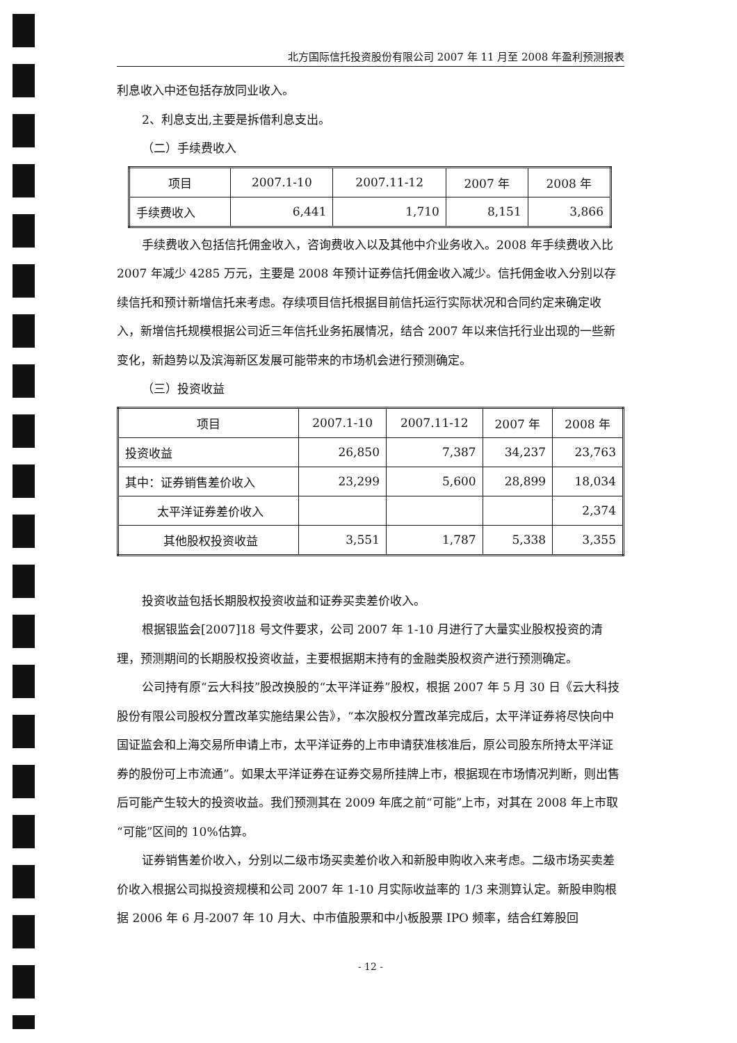北方国际信托投资股份有限公司 2007 年 11 月至 2008 年盈利预测报表
利息收入中还包括存放同业收入。
2、利息支出,主要是拆借利息支出。
（二）手续费收入
| 项目 | 2007.1-10 | 2007.11-12 | 2007 年 | 2008 年 |
| --- | --- | --- | --- | --- |
| 手续费收入 | 6,441 | 1,710 | 8,151 | 3,866 |
手续费收入包括信托佣金收入，咨询费收入以及其他中介业务收入。2008 年手续费收入比 2007 年减少 4285 万元，主要是 2008 年预计证券信托佣金收入减少。信托佣金收入分别以存续信托和预计新增信托来考虑。存续项目信托根据目前信托运行实际状况和合同约定来确定收入，新增信托规模根据公司近三年信托业务拓展情况，结合 2007 年以来信托行业出现的一些新变化，新趋势以及滨海新区发展可能带来的市场机会进行预测确定。
（三）投资收益
| 项目 | 2007.1-10 | 2007.11-12 | 2007 年 | 2008 年 |
| --- | --- | --- | --- | --- |
| 投资收益 | 26,850 | 7,387 | 34,237 | 23,763 |
| 其中：证券销售差价收入 | 23,299 | 5,600 | 28,899 | 18,034 |
| 太平洋证券差价收入 | | | | 2,374 |
| 其他股权投资收益 | 3,551 | 1,787 | 5,338 | 3,355 |
投资收益包括长期股权投资收益和证券买卖差价收入。
根据银监会[2007]18 号文件要求，公司 2007 年 1-10 月进行了大量实业股权投资的清理，预测期间的长期股权投资收益，主要根据期末持有的金融类股权资产进行预测确定。
公司持有原“云大科技”股改换股的“太平洋证券”股权，根据 2007 年 5 月 30 日《云大科技股份有限公司股权分置改革实施结果公告》，“本次股权分置改革完成后，太平洋证券将尽快向中国证监会和上海交易所申请上市，太平洋证券的上市申请获准核准后，原公司股东所持太平洋证券的股份可上市流通”。如果太平洋证券在证券交易所挂牌上市，根据现在市场情况判断，则出售后可能产生较大的投资收益。我们预测其在 2009 年底之前“可能”上市，对其在 2008 年上市取“可能”区间的 10%估算。
证券销售差价收入，分别以二级市场买卖差价收入和新股申购收入来考虑。二级市场买卖差价收入根据公司拟投资规模和公司 2007 年 1-10 月实际收益率的 1/3 来测算认定。新股申购根据 2006 年 6 月-2007 年 10 月大、中市值股票和中小板股票 IPO 频率，结合红筹股回
- 12 -